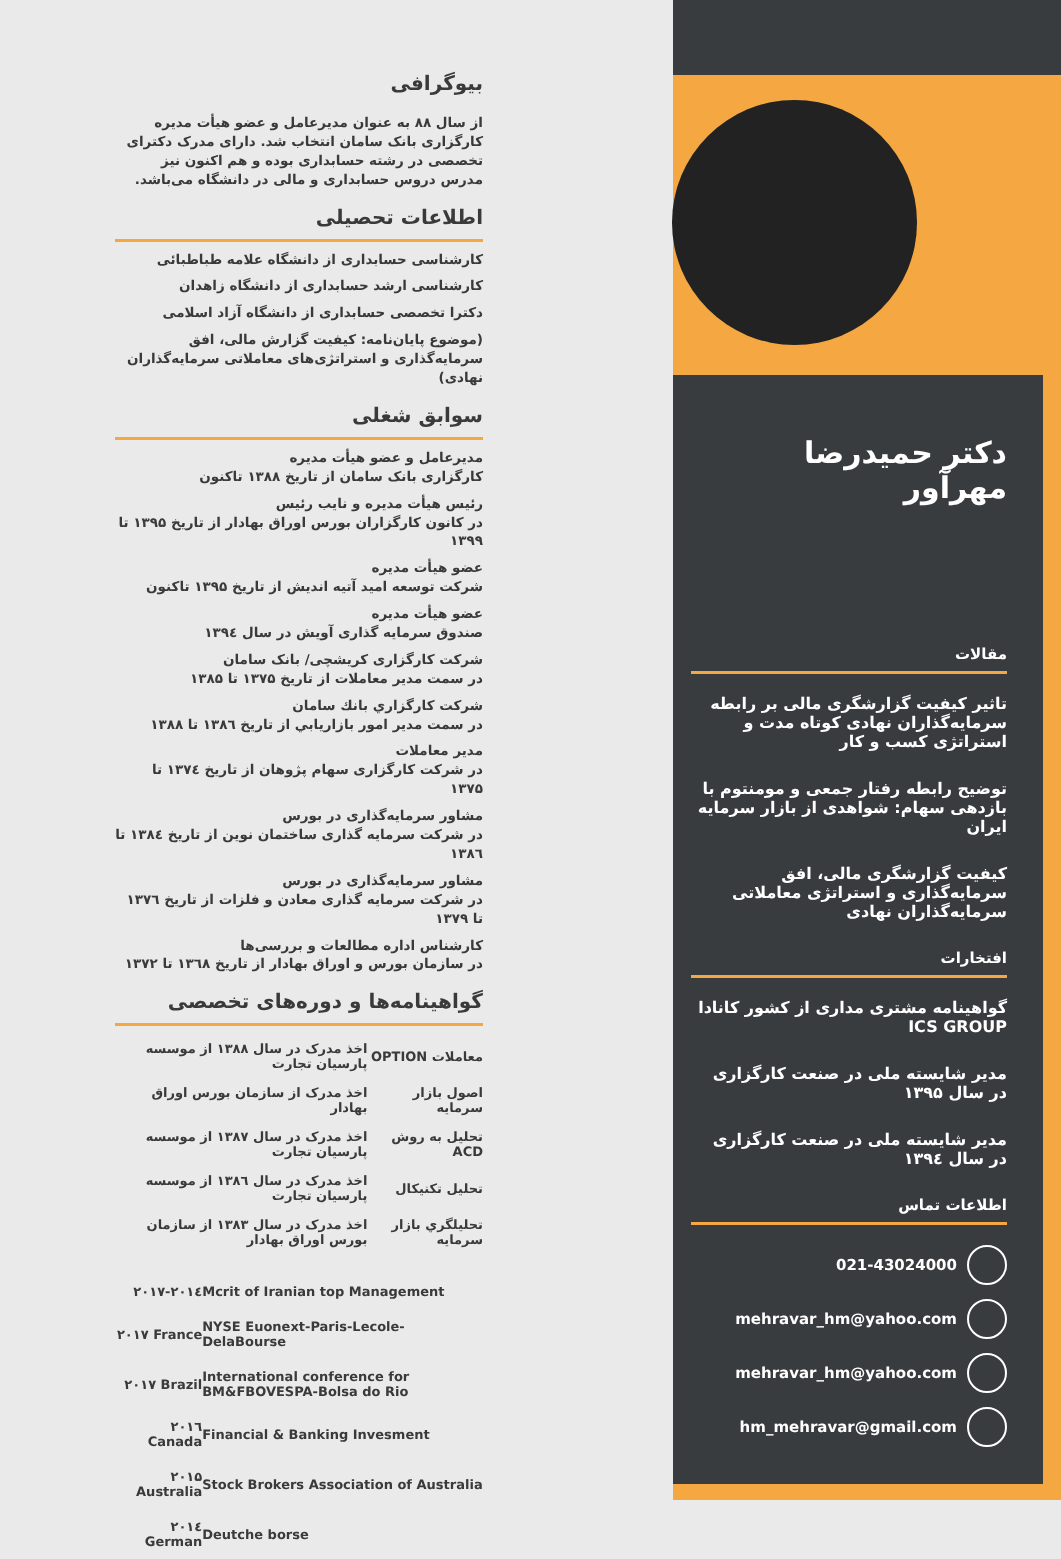دکتر حمیدرضا مهرآور
مقالات
تاثیر کیفیت گزارشگری مالی بر رابطه سرمایه‌گذاران نهادی کوتاه مدت و استراتژی کسب و کار
توضیح رابطه رفتار جمعی و مومنتوم با بازدهی سهام: شواهدی از بازار سرمایه ایران
کیفیت گزارشگری مالی، افق سرمایه‌گذاری و استراتژی معاملاتی سرمایه‌گذاران نهادی
افتخارات
گواهینامه مشتری مداری از کشور کانادا ICS GROUP
مدیر شایسته ملی در صنعت کارگزاری در سال ۱۳۹۵
مدیر شایسته ملی در صنعت کارگزاری در سال ۱۳۹٤
اطلاعات تماس
021-43024000
mehravar_hm@yahoo.com
mehravar_hm@yahoo.com
hm_mehravar@gmail.com
بیوگرافی
از سال ۸۸ به عنوان مدیرعامل و عضو هیأت مدیره کارگزاری بانک سامان انتخاب شد. دارای مدرک دکترای تخصصی در رشته حسابداری بوده و هم اکنون نیز مدرس دروس حسابداری و مالی در دانشگاه می‌باشد.
اطلاعات تحصیلی
کارشناسی حسابداری از دانشگاه علامه طباطبائی
کارشناسی ارشد حسابداری از دانشگاه زاهدان
دکترا تخصصی حسابداری از دانشگاه آزاد اسلامی
(موضوع پایان‌نامه: کیفیت گزارش مالی، افق سرمایه‌گذاری و استراتژی‌های معاملاتی سرمایه‌گذاران نهادی)
سوابق شغلی
مدیرعامل و عضو هیأت مدیره
کارگزاری بانک سامان از تاریخ ۱۳۸۸ تاکنون
رئیس هیأت مدیره و نایب رئیس
در کانون کارگزاران بورس اوراق بهادار از تاریخ ۱۳۹۵ تا ۱۳۹۹
عضو هیأت مدیره
شرکت توسعه امید آتیه اندیش از تاریخ ۱۳۹۵ تاکنون
عضو هیأت مدیره
صندوق سرمایه گذاری آویش در سال ۱۳۹٤
شرکت کارگزاری کریشچی/ بانک سامان
در سمت مدیر معاملات از تاریخ ۱۳۷۵ تا ۱۳۸۵
شرکت کارگزاري بانك سامان
در سمت مدیر امور بازاریابي از تاریخ ۱۳۸٦ تا ۱۳۸۸
مدیر معاملات
در شرکت کارگزاری سهام پژوهان از تاریخ ۱۳۷٤ تا ۱۳۷۵
مشاور سرمایه‌گذاری در بورس
در شرکت سرمایه گذاری ساختمان نوین از تاریخ ۱۳۸٤ تا ۱۳۸٦
مشاور سرمایه‌گذاری در بورس
در شرکت سرمایه گذاری معادن و فلزات از تاریخ ۱۳۷٦ تا ۱۳۷۹
کارشناس اداره مطالعات و بررسی‌ها
در سازمان بورس و اوراق بهادار از تاریخ ۱۳٦۸ تا ۱۳۷۲
گواهینامه‌ها و دوره‌های تخصصی
| معاملات OPTION | اخذ مدرک در سال ۱۳۸۸ از موسسه پارسیان تجارت |
| اصول بازار سرمایه | اخذ مدرک از سازمان بورس اوراق بهادار |
| تحلیل به روش ACD | اخذ مدرک در سال ۱۳۸۷ از موسسه پارسیان تجارت |
| تحلیل تکنیکال | اخذ مدرک در سال ۱۳۸٦ از موسسه پارسیان تجارت |
| تحلیلگري بازار سرمایه | اخذ مدرک در سال ۱۳۸۳ از سازمان بورس اوراق بهادار |
| Mcrit of Iranian top Management | ۲۰۱۷-۲۰۱٤ |
| NYSE Euonext-Paris-Lecole-DelaBourse | ۲۰۱۷ France |
| International conference for BM&FBOVESPA-Bolsa do Rio | ۲۰۱۷ Brazil |
| Financial & Banking Invesment | ۲۰۱٦ Canada |
| Stock Brokers Association of Australia | ۲۰۱۵ Australia |
| Deutche borse | ۲۰۱٤ German |